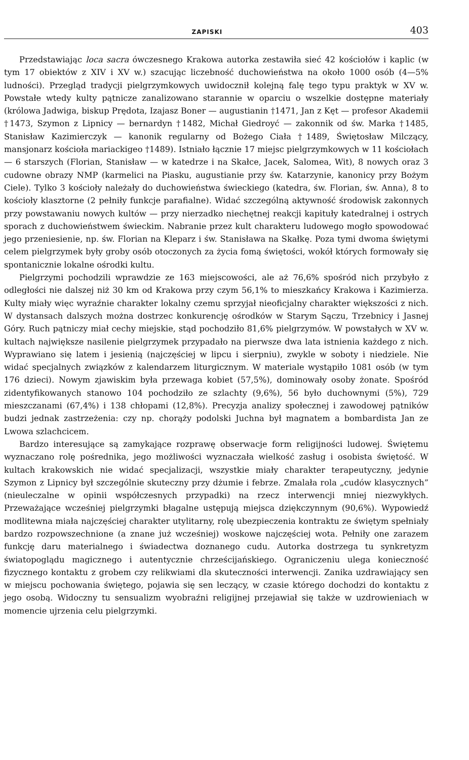ZAPISKI 403
Przedstawiając loca sacra ówczesnego Krakowa autorka zestawiła sieć 42 kościołów i kaplic (w tym 17 obiektów z XIV i XV w.) szacując liczebność duchowieństwa na około 1000 osób (4—5% ludności). Przegląd tradycji pielgrzymkowych uwidocznił kolejną falę tego typu praktyk w XV w. Powstałe wtedy kulty pątnicze zanalizowano starannie w oparciu o wszelkie dostępne materiały (królowa Jadwiga, biskup Prędota, Izajasz Boner — augustianin †1471, Jan z Kęt — profesor Akademii †1473, Szymon z Lipnicy — bernardyn †1482, Michał Giedroyć — zakonnik od św. Marka †1485, Stanisław Kazimierczyk — kanonik regularny od Bożego Ciała †1489, Świętosław Milczący, mansjonarz kościoła mariackigeo †1489). Istniało łącznie 17 miejsc pielgrzymkowych w 11 kościołach — 6 starszych (Florian, Stanisław — w katedrze i na Skałce, Jacek, Salomea, Wit), 8 nowych oraz 3 cudowne obrazy NMP (karmelici na Piasku, augustianie przy św. Katarzynie, kanonicy przy Bożym Ciele). Tylko 3 kościoły należały do duchowieństwa świeckiego (katedra, św. Florian, św. Anna), 8 to kościoły klasztorne (2 pełniły funkcje parafialne). Widać szczególną aktywność środowisk zakonnych przy powstawaniu nowych kultów — przy nierzadko niechętnej reakcji kapituły katedralnej i ostrych sporach z duchowieństwem świeckim. Nabranie przez kult charakteru ludowego mogło spowodować jego przeniesienie, np. św. Florian na Kleparz i św. Stanisława na Skałkę. Poza tymi dwoma świętymi celem pielgrzymek były groby osób otoczonych za życia fomą świętości, wokół których formowały się spontanicznie lokalne ośrodki kultu.
Pielgrzymi pochodzili wprawdzie ze 163 miejscowości, ale aż 76,6% spośród nich przybyło z odległości nie dalszej niż 30 km od Krakowa przy czym 56,1% to mieszkańcy Krakowa i Kazimierza. Kulty miały więc wyraźnie charakter lokalny czemu sprzyjał nieoficjalny charakter większości z nich. W dystansach dalszych można dostrzec konkurencję ośrodków w Starym Sączu, Trzebnicy i Jasnej Góry. Ruch pątniczy miał cechy miejskie, stąd pochodziło 81,6% pielgrzymów. W powstałych w XV w. kultach największe nasilenie pielgrzymek przypadało na pierwsze dwa lata istnienia każdego z nich. Wyprawiano się latem i jesienią (najczęściej w lipcu i sierpniu), zwykle w soboty i niedziele. Nie widać specjalnych związków z kalendarzem liturgicznym. W materiale wystąpiło 1081 osób (w tym 176 dzieci). Nowym zjawiskim była przewaga kobiet (57,5%), dominowały osoby żonate. Spośród zidentyfikowanych stanowo 104 pochodziło ze szlachty (9,6%), 56 było duchownymi (5%), 729 mieszczanami (67,4%) i 138 chłopami (12,8%). Precyzja analizy społecznej i zawodowej pątników budzi jednak zastrzeżenia: czy np. chorąży podolski Juchna był magnatem a bombardista Jan ze Lwowa szlachcicem.
Bardzo interesujące są zamykające rozprawę obserwacje form religijności ludowej. Świętemu wyznaczano rolę pośrednika, jego możliwości wyznaczała wielkość zasług i osobista świętość. W kultach krakowskich nie widać specjalizacji, wszystkie miały charakter terapeutyczny, jedynie Szymon z Lipnicy był szczególnie skuteczny przy dżumie i febrze. Zmalała rola „cudów klasycznych” (nieuleczalne w opinii współczesnych przypadki) na rzecz interwencji mniej niezwykłych. Przeważające wcześniej pielgrzymki błagalne ustępują miejsca dziękczynnym (90,6%). Wypowiedź modlitewna miała najczęściej charakter utylitarny, rolę ubezpieczenia kontraktu ze świętym spełniały bardzo rozpowszechnione (a znane już wcześniej) woskowe najczęściej wota. Pełniły one zarazem funkcję daru materialnego i świadectwa doznanego cudu. Autorka dostrzega tu synkretyzm światopoglądu magicznego i autentycznie chrześcijańskiego. Ograniczeniu ulega konieczność fizycznego kontaktu z grobem czy relikwiami dla skuteczności interwencji. Zanika uzdrawiający sen w miejscu pochowania świętego, pojawia się sen leczący, w czasie którego dochodzi do kontaktu z jego osobą. Widoczny tu sensualizm wyobraźni religijnej przejawiał się także w uzdrowieniach w momencie ujrzenia celu pielgrzymki.